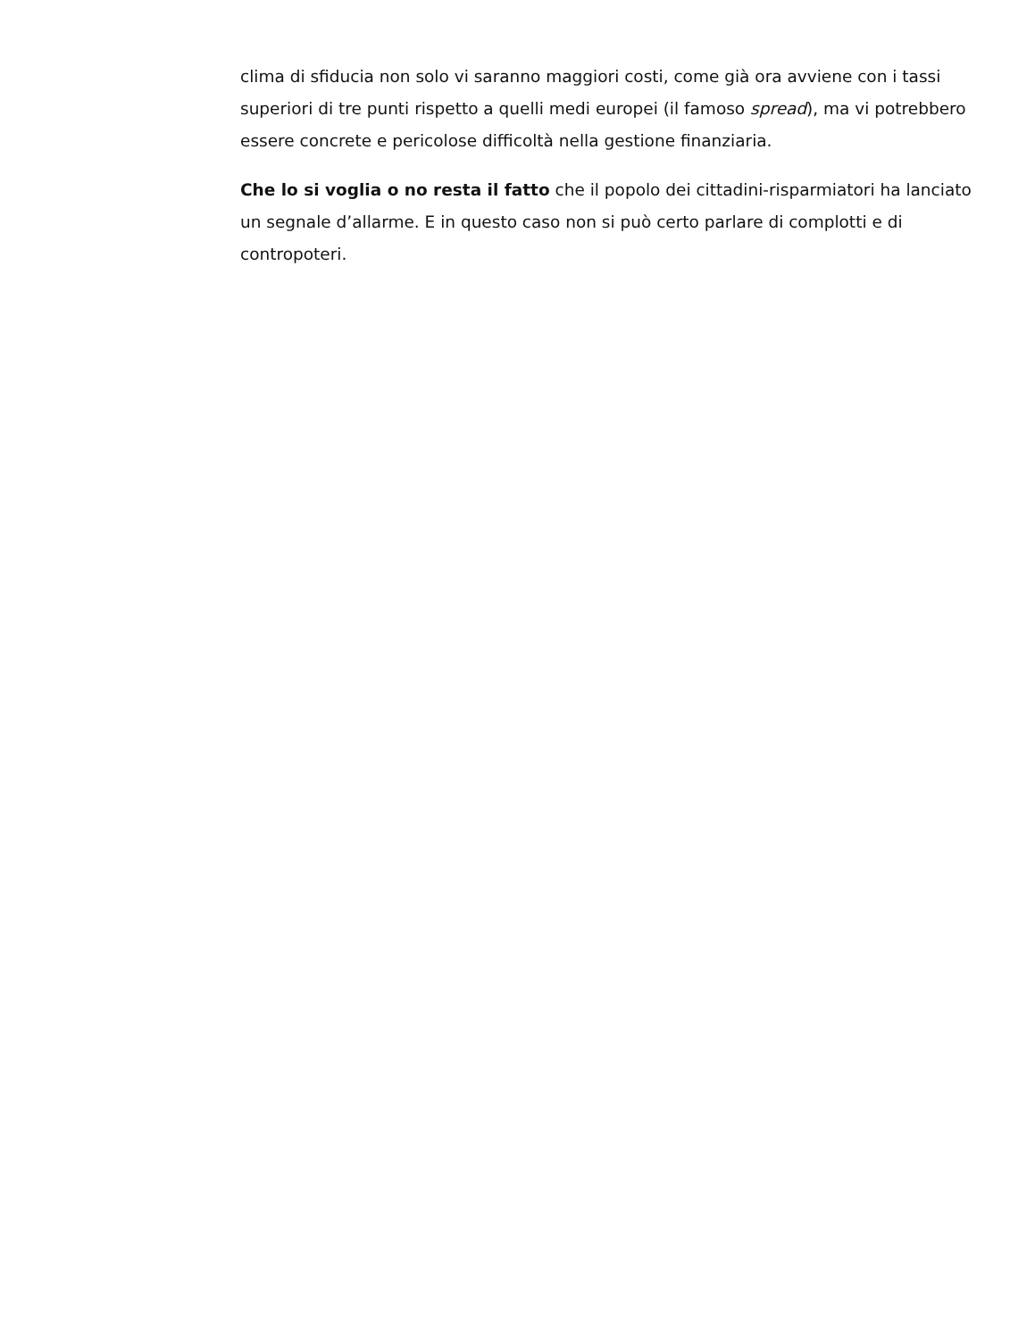clima di sfiducia non solo vi saranno maggiori costi, come già ora avviene con i tassi superiori di tre punti rispetto a quelli medi europei (il famoso spread), ma vi potrebbero essere concrete e pericolose difficoltà nella gestione finanziaria.
Che lo si voglia o no resta il fatto che il popolo dei cittadini-risparmiatori ha lanciato un segnale d’allarme. E in questo caso non si può certo parlare di complotti e di contropoteri.